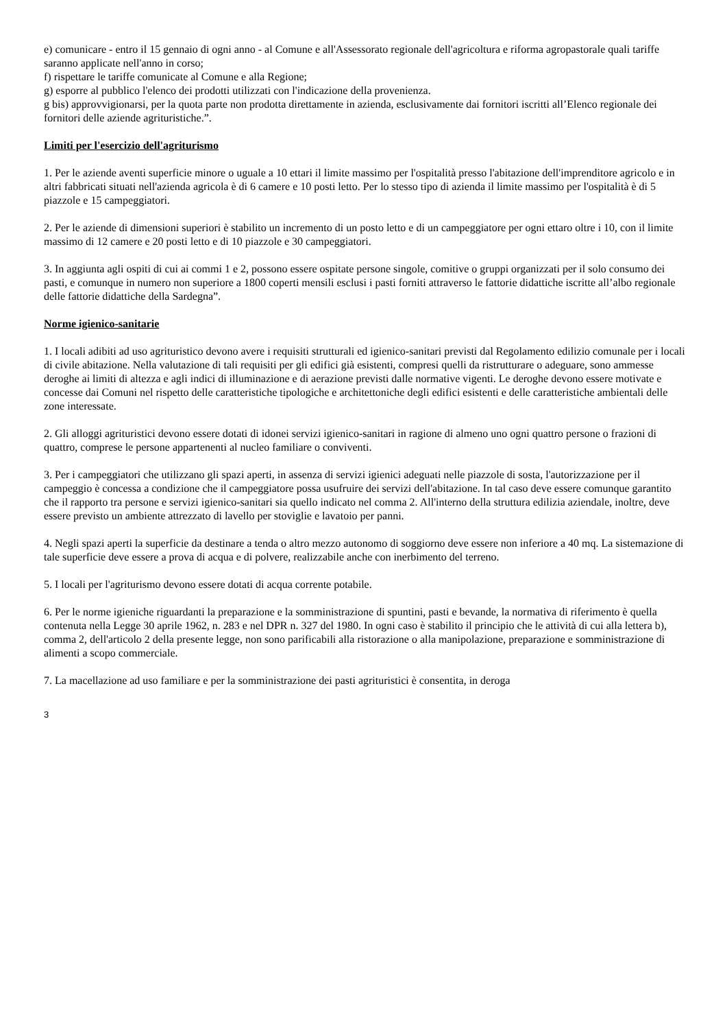e) comunicare - entro il 15 gennaio di ogni anno - al Comune e all'Assessorato regionale dell'agricoltura e riforma agropastorale quali tariffe saranno applicate nell'anno in corso;
f) rispettare le tariffe comunicate al Comune e alla Regione;
g) esporre al pubblico l'elenco dei prodotti utilizzati con l'indicazione della provenienza.
g bis) approvvigionarsi, per la quota parte non prodotta direttamente in azienda, esclusivamente dai fornitori iscritti all’Elenco regionale dei fornitori delle aziende agrituristiche.”.
Limiti per l'esercizio dell'agriturismo
1. Per le aziende aventi superficie minore o uguale a 10 ettari il limite massimo per l'ospitalità presso l'abitazione dell'imprenditore agricolo e in altri fabbricati situati nell'azienda agricola è di 6 camere e 10 posti letto. Per lo stesso tipo di azienda il limite massimo per l'ospitalità è di 5 piazzole e 15 campeggiatori.
2. Per le aziende di dimensioni superiori è stabilito un incremento di un posto letto e di un campeggiatore per ogni ettaro oltre i 10, con il limite massimo di 12 camere e 20 posti letto e di 10 piazzole e 30 campeggiatori.
3. In aggiunta agli ospiti di cui ai commi 1 e 2, possono essere ospitate persone singole, comitive o gruppi organizzati per il solo consumo dei pasti, e comunque in numero non superiore a 1800 coperti mensili esclusi i pasti forniti attraverso le fattorie didattiche iscritte all’albo regionale delle fattorie didattiche della Sardegna”.
Norme igienico-sanitarie
1. I locali adibiti ad uso agrituristico devono avere i requisiti strutturali ed igienico-sanitari previsti dal Regolamento edilizio comunale per i locali di civile abitazione. Nella valutazione di tali requisiti per gli edifici già esistenti, compresi quelli da ristrutturare o adeguare, sono ammesse deroghe ai limiti di altezza e agli indici di illuminazione e di aerazione previsti dalle normative vigenti. Le deroghe devono essere motivate e concesse dai Comuni nel rispetto delle caratteristiche tipologiche e architettoniche degli edifici esistenti e delle caratteristiche ambientali delle zone interessate.
2. Gli alloggi agrituristici devono essere dotati di idonei servizi igienico-sanitari in ragione di almeno uno ogni quattro persone o frazioni di quattro, comprese le persone appartenenti al nucleo familiare o conviventi.
3. Per i campeggiatori che utilizzano gli spazi aperti, in assenza di servizi igienici adeguati nelle piazzole di sosta, l'autorizzazione per il campeggio è concessa a condizione che il campeggiatore possa usufruire dei servizi dell'abitazione. In tal caso deve essere comunque garantito che il rapporto tra persone e servizi igienico-sanitari sia quello indicato nel comma 2. All'interno della struttura edilizia aziendale, inoltre, deve essere previsto un ambiente attrezzato di lavello per stoviglie e lavatoio per panni.
4. Negli spazi aperti la superficie da destinare a tenda o altro mezzo autonomo di soggiorno deve essere non inferiore a 40 mq. La sistemazione di tale superficie deve essere a prova di acqua e di polvere, realizzabile anche con inerbimento del terreno.
5. I locali per l'agriturismo devono essere dotati di acqua corrente potabile.
6. Per le norme igieniche riguardanti la preparazione e la somministrazione di spuntini, pasti e bevande, la normativa di riferimento è quella contenuta nella Legge 30 aprile 1962, n. 283 e nel DPR n. 327 del 1980. In ogni caso è stabilito il principio che le attività di cui alla lettera b), comma 2, dell'articolo 2 della presente legge, non sono parificabili alla ristorazione o alla manipolazione, preparazione e somministrazione di alimenti a scopo commerciale.
7. La macellazione ad uso familiare e per la somministrazione dei pasti agrituristici è consentita, in deroga
3